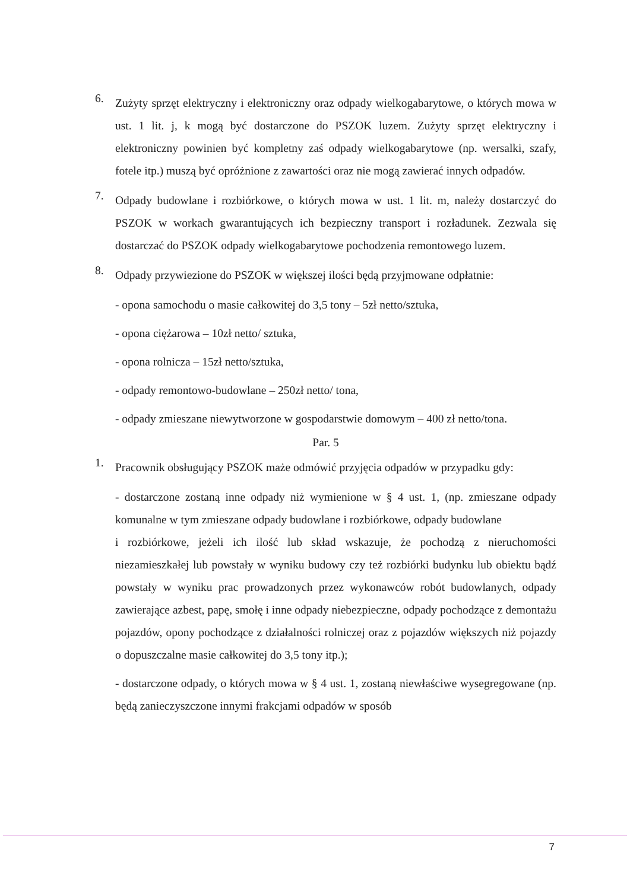6.
Zużyty sprzęt elektryczny i elektroniczny oraz odpady wielkogabarytowe, o których mowa w ust. 1 lit. j, k mogą być dostarczone do PSZOK luzem. Zużyty sprzęt elektryczny i elektroniczny powinien być kompletny zaś odpady wielkogabarytowe (np. wersalki, szafy, fotele itp.) muszą być opróżnione z zawartości oraz nie mogą zawierać innych odpadów.
7.
Odpady budowlane i rozbiórkowe, o których mowa w ust. 1 lit. m, należy dostarczyć do PSZOK w workach gwarantujących ich bezpieczny transport i rozładunek. Zezwala się dostarczać do PSZOK odpady wielkogabarytowe pochodzenia remontowego luzem.
8.
Odpady przywiezione do PSZOK w większej ilości będą przyjmowane odpłatnie:
- opona samochodu o masie całkowitej do 3,5 tony – 5zł netto/sztuka,
- opona ciężarowa – 10zł netto/ sztuka,
- opona rolnicza – 15zł netto/sztuka,
- odpady remontowo-budowlane – 250zł netto/ tona,
- odpady zmieszane niewytworzone w gospodarstwie domowym – 400 zł netto/tona.
Par. 5
1.
Pracownik obsługujący PSZOK maże odmówić przyjęcia odpadów w przypadku gdy:
- dostarczone zostaną inne odpady niż wymienione w § 4 ust. 1, (np. zmieszane odpady komunalne w tym zmieszane odpady budowlane i rozbiórkowe, odpady budowlane
i rozbiórkowe, jeżeli ich ilość lub skład wskazuje, że pochodzą z nieruchomości niezamieszkałej lub powstały w wyniku budowy czy też rozbiórki budynku lub obiektu bądź powstały w wyniku prac prowadzonych przez wykonawców robót budowlanych, odpady zawierające azbest, papę, smołę i inne odpady niebezpieczne, odpady pochodzące z demontażu pojazdów, opony pochodzące z działalności rolniczej oraz z pojazdów większych niż pojazdy o dopuszczalne masie całkowitej do 3,5 tony itp.);
- dostarczone odpady, o których mowa w § 4 ust. 1, zostaną niewłaściwe wysegregowane (np. będą zanieczyszczone innymi frakcjami odpadów w sposób
7